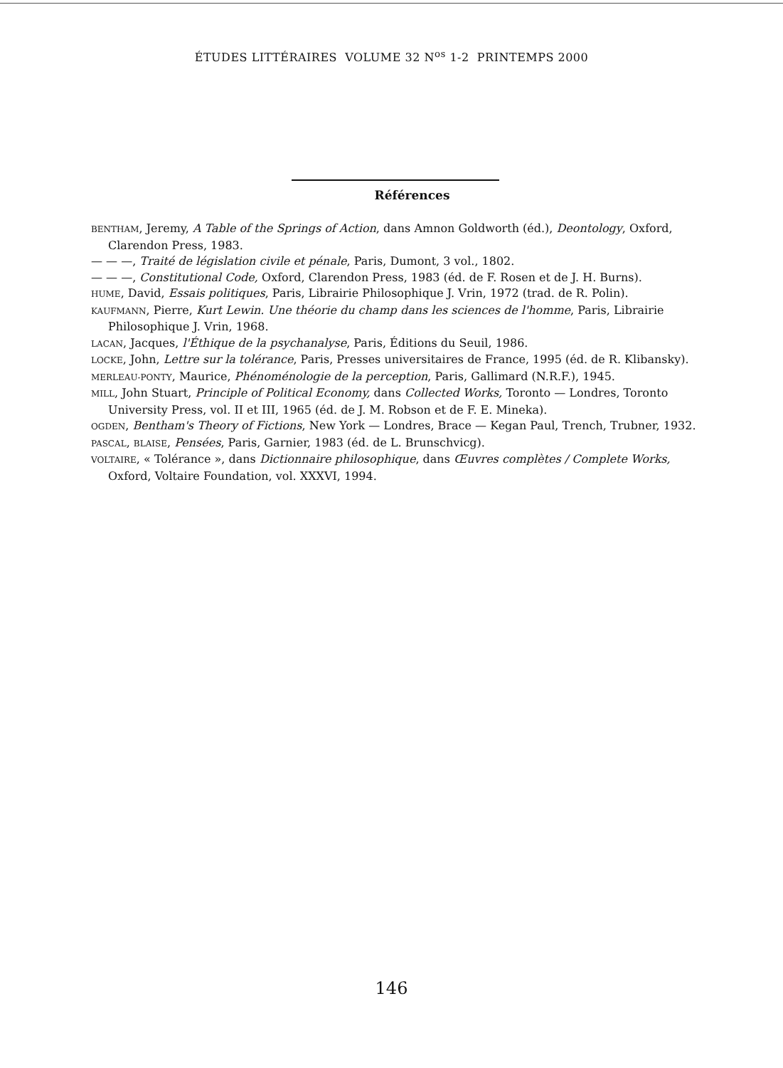ÉTUDES LITTÉRAIRES VOLUME 32 N<sup>os</sup> 1-2 PRINTEMPS 2000
Références
BENTHAM, Jeremy, A Table of the Springs of Action, dans Amnon Goldworth (éd.), Deontology, Oxford, Clarendon Press, 1983.
— — —, Traité de législation civile et pénale, Paris, Dumont, 3 vol., 1802.
— — —, Constitutional Code, Oxford, Clarendon Press, 1983 (éd. de F. Rosen et de J. H. Burns).
HUME, David, Essais politiques, Paris, Librairie Philosophique J. Vrin, 1972 (trad. de R. Polin).
KAUFMANN, Pierre, Kurt Lewin. Une théorie du champ dans les sciences de l'homme, Paris, Librairie Philosophique J. Vrin, 1968.
LACAN, Jacques, l'Éthique de la psychanalyse, Paris, Éditions du Seuil, 1986.
LOCKE, John, Lettre sur la tolérance, Paris, Presses universitaires de France, 1995 (éd. de R. Klibansky).
MERLEAU-PONTY, Maurice, Phénoménologie de la perception, Paris, Gallimard (N.R.F.), 1945.
MILL, John Stuart, Principle of Political Economy, dans Collected Works, Toronto — Londres, Toronto University Press, vol. II et III, 1965 (éd. de J. M. Robson et de F. E. Mineka).
OGDEN, Bentham's Theory of Fictions, New York — Londres, Brace — Kegan Paul, Trench, Trubner, 1932.
PASCAL, BLAISE, Pensées, Paris, Garnier, 1983 (éd. de L. Brunschvicg).
VOLTAIRE, « Tolérance », dans Dictionnaire philosophique, dans Œuvres complètes / Complete Works, Oxford, Voltaire Foundation, vol. XXXVI, 1994.
146